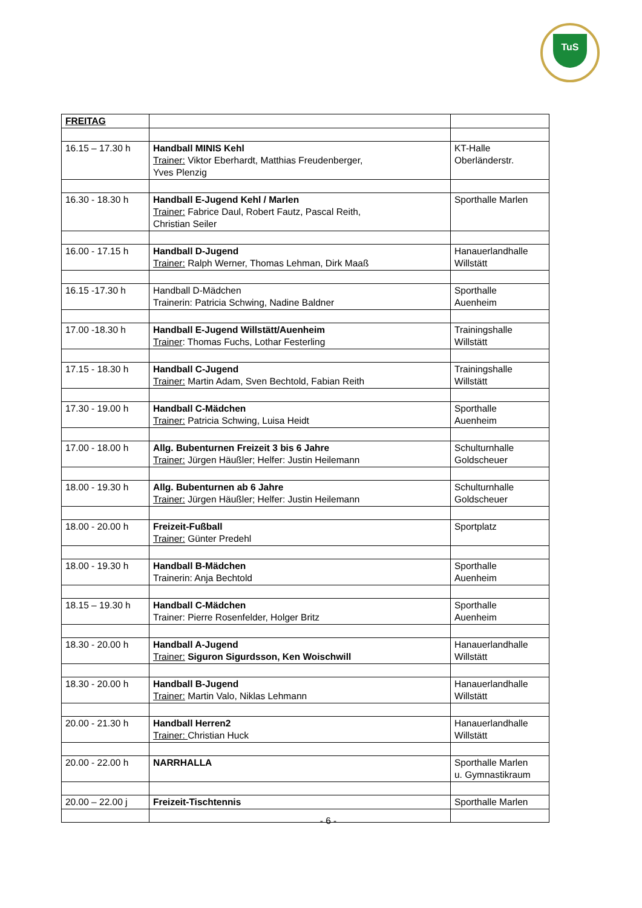TuS
| FREITAG | | |
| 16.15 – 17.30 h | Handball MINIS Kehl Trainer: Viktor Eberhardt, Matthias Freudenberger, Yves Plenzig | KT-Halle Oberländerstr. |
| 16.30 - 18.30 h | Handball E-Jugend Kehl / Marlen Trainer: Fabrice Daul, Robert Fautz, Pascal Reith, Christian Seiler | Sporthalle Marlen |
| 16.00 - 17.15 h | Handball D-Jugend Trainer: Ralph Werner, Thomas Lehman, Dirk Maaß | Hanauerlandhalle Willstätt |
| 16.15 -17.30 h | Handball D-Mädchen Trainerin: Patricia Schwing, Nadine Baldner | Sporthalle Auenheim |
| 17.00 -18.30 h | Handball E-Jugend Willstätt/Auenheim Trainer : Thomas Fuchs, Lothar Festerling | Trainingshalle Willstätt |
| 17.15 - 18.30 h | Handball C-Jugend Trainer: Martin Adam, Sven Bechtold, Fabian Reith | Trainingshalle Willstätt |
| 17.30 - 19.00 h | Handball C-Mädchen Trainer: Patricia Schwing, Luisa Heidt | Sporthalle Auenheim |
| 17.00 - 18.00 h | Allg. Bubenturnen Freizeit 3 bis 6 Jahre Trainer: Jürgen Häußler; Helfer: Justin Heilemann | Schulturnhalle Goldscheuer |
| 18.00 - 19.30 h | Allg. Bubenturnen ab 6 Jahre Trainer: Jürgen Häußler; Helfer: Justin Heilemann | Schulturnhalle Goldscheuer |
| 18.00 - 20.00 h | Freizeit-Fußball Trainer: Günter Predehl | Sportplatz |
| 18.00 - 19.30 h | Handball B-Mädchen Trainerin: Anja Bechtold | Sporthalle Auenheim |
| 18.15 – 19.30 h | Handball C-Mädchen Trainer: Pierre Rosenfelder, Holger Britz | Sporthalle Auenheim |
| 18.30 - 20.00 h | Handball A-Jugend Trainer: Siguron Sigurdsson, Ken Woischwill | Hanauerlandhalle Willstätt |
| 18.30 - 20.00 h | Handball B-Jugend Trainer: Martin Valo, Niklas Lehmann | Hanauerlandhalle Willstätt |
| 20.00 - 21.30 h | Handball Herren2 Trainer: Christian Huck | Hanauerlandhalle Willstätt |
| 20.00 - 22.00 h | NARRHALLA | Sporthalle Marlen u. Gymnastikraum |
| 20.00 – 22.00 j | Freizeit-Tischtennis | Sporthalle Marlen |
- 6 -